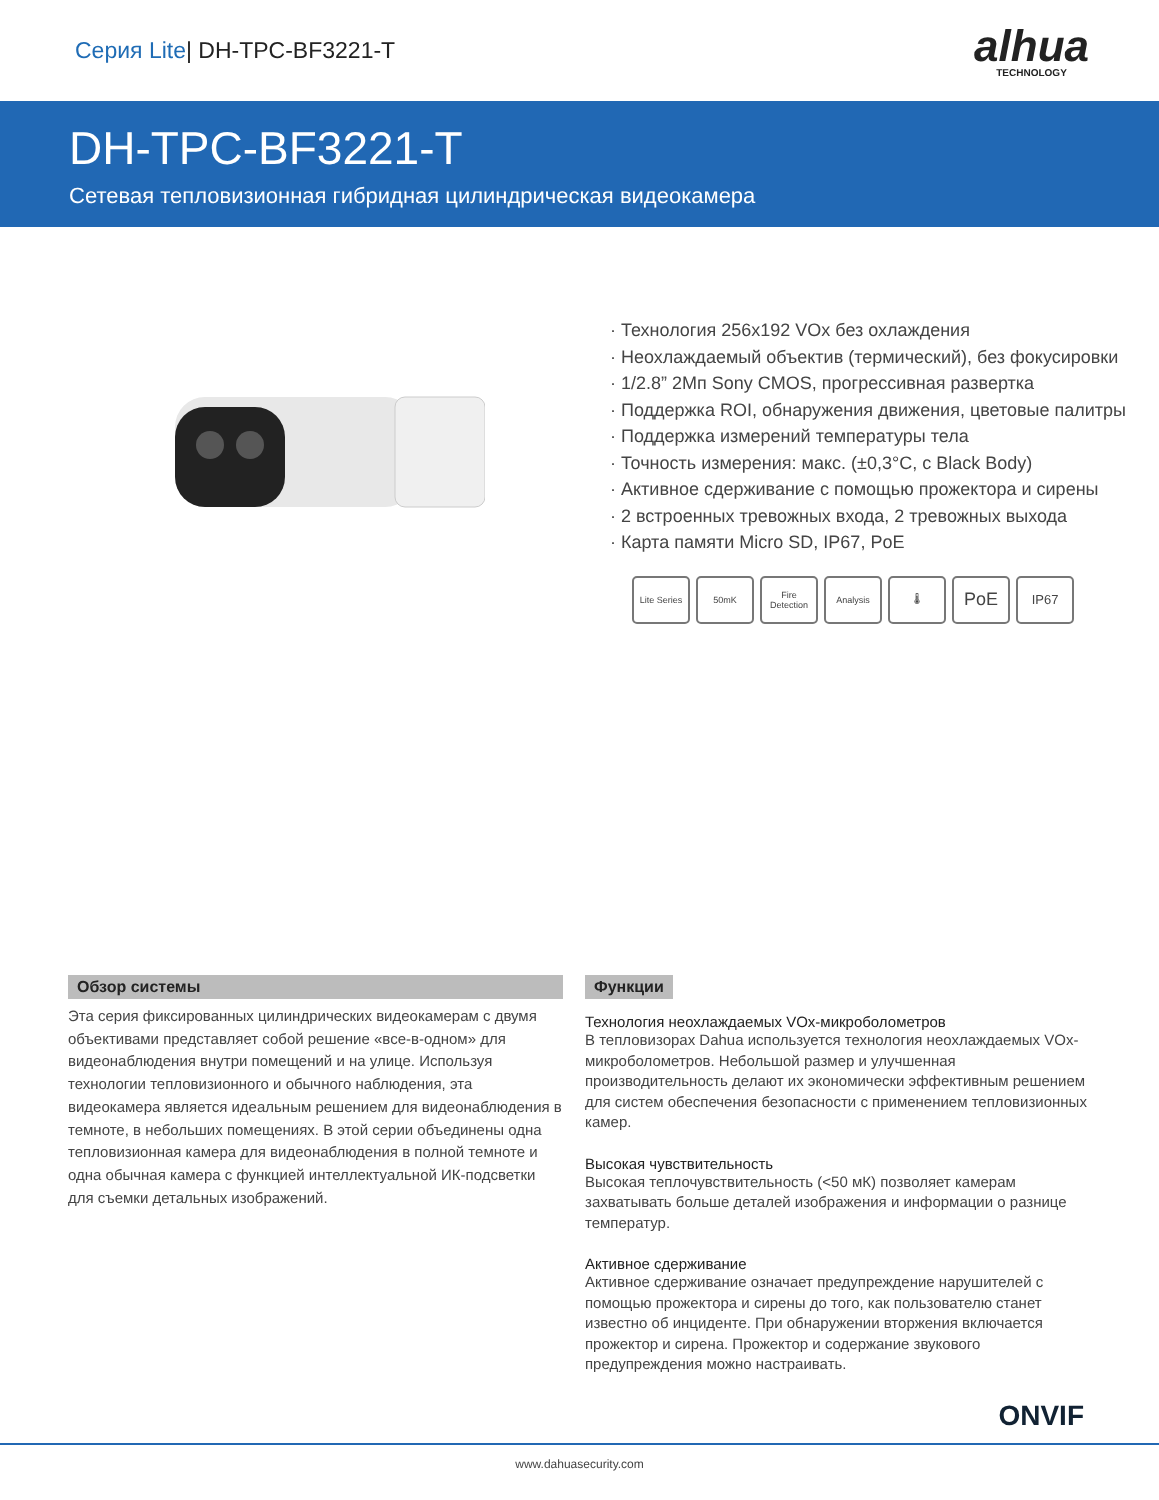Серия Lite| DH-TPC-BF3221-T
alhua
TECHNOLOGY
DH-TPC-BF3221-T
Сетевая тепловизионная гибридная цилиндрическая видеокамера
Технология 256x192 VOx без охлаждения
Неохлаждаемый объектив (термический), без фокусировки
1/2.8” 2Мп Sony CMOS, прогрессивная развертка
Поддержка ROI, обнаружения движения, цветовые палитры
Поддержка измерений температуры тела
Точность измерения: макс. (±0,3°C, с Black Body)
Активное сдерживание с помощью прожектора и сирены
2 встроенных тревожных входа, 2 тревожных выхода
Карта памяти Micro SD, IP67, PoE
Lite Series
50mK Fire Detection
Analysis 🌡
PoE
IP67
Обзор системы
Эта серия фиксированных цилиндрических видеокамерам с двумя объективами представляет собой решение «все-в-одном» для видеонаблюдения внутри помещений и на улице. Используя технологии тепловизионного и обычного наблюдения, эта видеокамера является идеальным решением для видеонаблюдения в темноте, в небольших помещениях. В этой серии объединены одна тепловизионная камера для видеонаблюдения в полной темноте и одна обычная камера с функцией интеллектуальной ИК-подсветки для съемки детальных изображений.
Функции
Технология неохлаждаемых VOx-микроболометров
В тепловизорах Dahua используется технология неохлаждаемых VOx-микроболометров. Небольшой размер и улучшенная производительность делают их экономически эффективным решением для систем обеспечения безопасности с применением тепловизионных камер.
Высокая чувствительность
Высокая теплочувствительность (<50 мК) позволяет камерам захватывать больше деталей изображения и информации о разнице температур.
Активное сдерживание
Активное сдерживание означает предупреждение нарушителей с помощью прожектора и сирены до того, как пользователю станет известно об инциденте. При обнаружении вторжения включается прожектор и сирена. Прожектор и содержание звукового предупреждения можно настраивать.
ONVIF
www.dahuasecurity.com